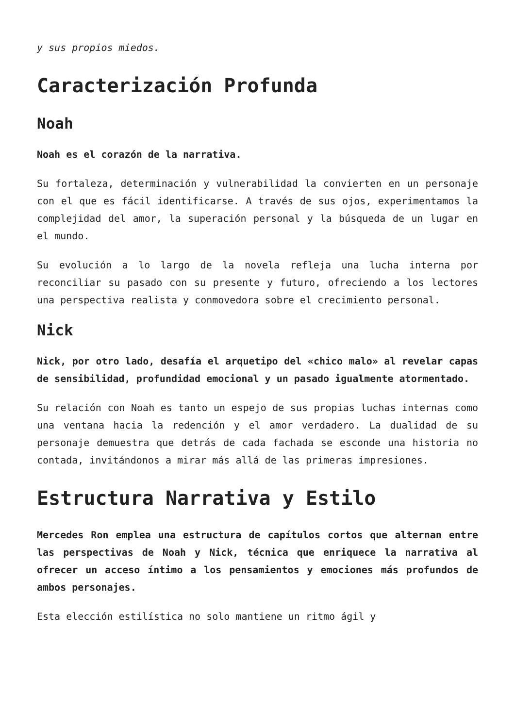y sus propios miedos.
Caracterización Profunda
Noah
Noah es el corazón de la narrativa.
Su fortaleza, determinación y vulnerabilidad la convierten en un personaje con el que es fácil identificarse. A través de sus ojos, experimentamos la complejidad del amor, la superación personal y la búsqueda de un lugar en el mundo.
Su evolución a lo largo de la novela refleja una lucha interna por reconciliar su pasado con su presente y futuro, ofreciendo a los lectores una perspectiva realista y conmovedora sobre el crecimiento personal.
Nick
Nick, por otro lado, desafía el arquetipo del «chico malo» al revelar capas de sensibilidad, profundidad emocional y un pasado igualmente atormentado.
Su relación con Noah es tanto un espejo de sus propias luchas internas como una ventana hacia la redención y el amor verdadero. La dualidad de su personaje demuestra que detrás de cada fachada se esconde una historia no contada, invitándonos a mirar más allá de las primeras impresiones.
Estructura Narrativa y Estilo
Mercedes Ron emplea una estructura de capítulos cortos que alternan entre las perspectivas de Noah y Nick, técnica que enriquece la narrativa al ofrecer un acceso íntimo a los pensamientos y emociones más profundos de ambos personajes.
Esta elección estilística no solo mantiene un ritmo ágil y